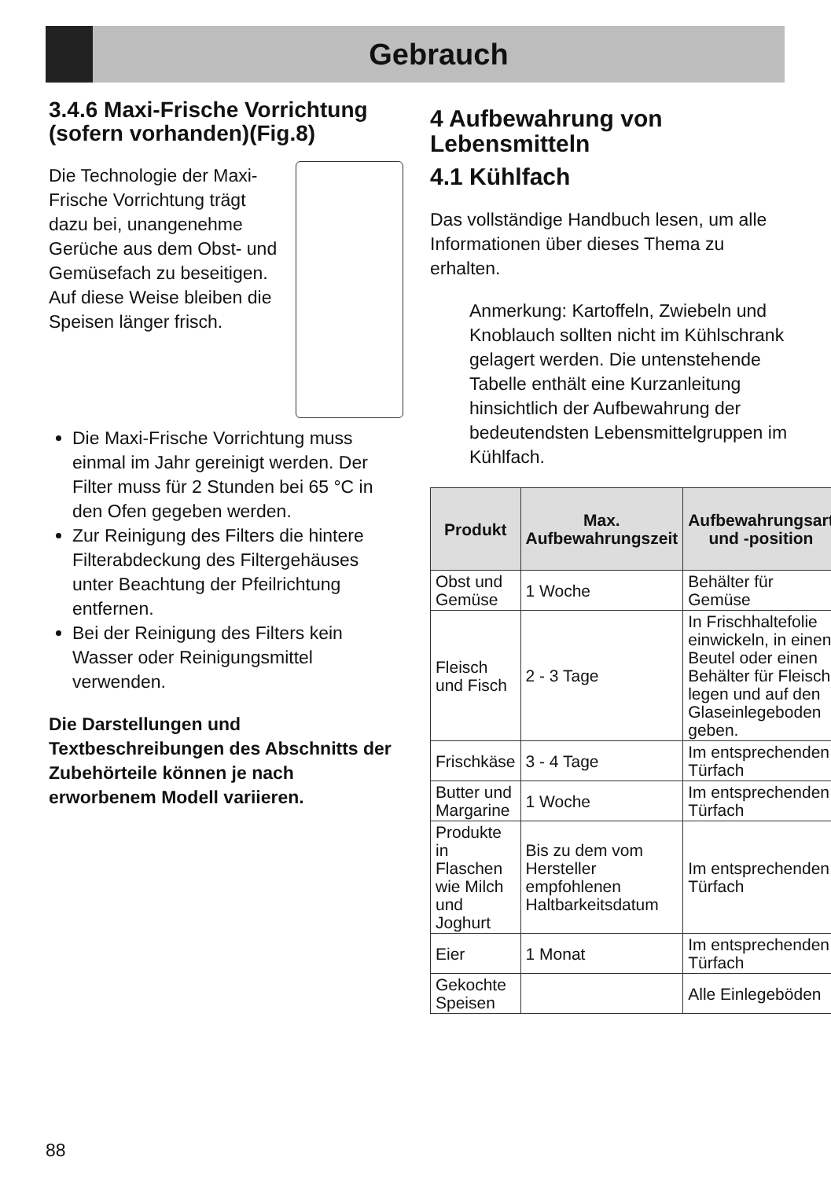Gebrauch
3.4.6 Maxi-Frische Vorrichtung (sofern vorhanden)(Fig.8)
Die Technologie der Maxi-Frische Vorrichtung trägt dazu bei, unangenehme Gerüche aus dem Obst- und Gemüsefach zu beseitigen. Auf diese Weise bleiben die Speisen länger frisch.
Die Maxi-Frische Vorrichtung muss einmal im Jahr gereinigt werden. Der Filter muss für 2 Stunden bei 65 °C in den Ofen gegeben werden.
Zur Reinigung des Filters die hintere Filterabdeckung des Filtergehäuses unter Beachtung der Pfeilrichtung entfernen.
Bei der Reinigung des Filters kein Wasser oder Reinigungsmittel verwenden.
Die Darstellungen und Textbeschreibungen des Abschnitts der Zubehörteile können je nach erworbenem Modell variieren.
4 Aufbewahrung von Lebensmitteln
4.1 Kühlfach
Das vollständige Handbuch lesen, um alle Informationen über dieses Thema zu erhalten.
Anmerkung: Kartoffeln, Zwiebeln und Knoblauch sollten nicht im Kühlschrank gelagert werden. Die untenstehende Tabelle enthält eine Kurzanleitung hinsichtlich der Aufbewahrung der bedeutendsten Lebensmittelgruppen im Kühlfach.
| Produkt | Max. Aufbewahrungszeit | Aufbewahrungsart und -position |
| --- | --- | --- |
| Obst und Gemüse | 1 Woche | Behälter für Gemüse |
| Fleisch und Fisch | 2 - 3 Tage | In Frischhaltefolie einwickeln, in einen Beutel oder einen Behälter für Fleisch legen und auf den Glaseinlegeboden geben. |
| Frischkäse | 3 - 4 Tage | Im entsprechenden Türfach |
| Butter und Margarine | 1 Woche | Im entsprechenden Türfach |
| Produkte in Flaschen wie Milch und Joghurt | Bis zu dem vom Hersteller empfohlenen Haltbarkeitsdatum | Im entsprechenden Türfach |
| Eier | 1 Monat | Im entsprechenden Türfach |
| Gekochte Speisen | | Alle Einlegeböden |
88